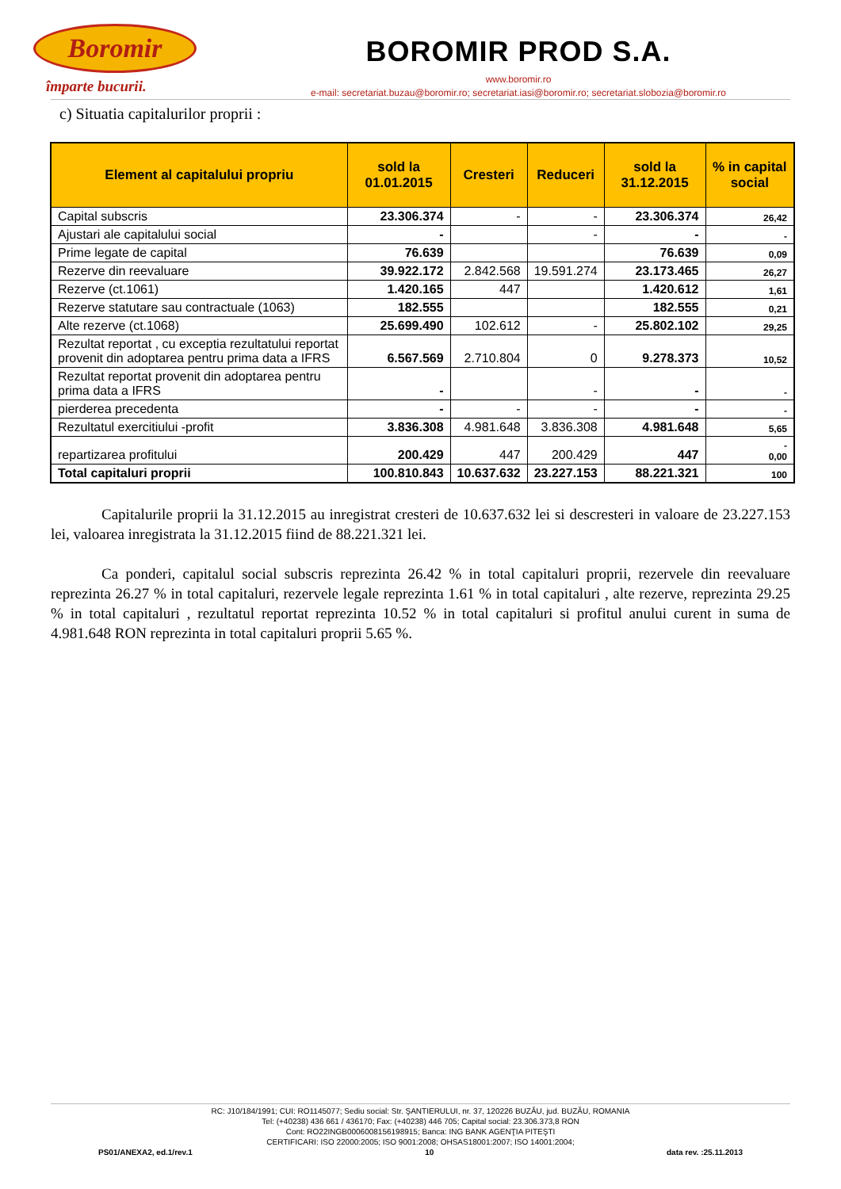Boromir
împarte bucurii.
BOROMIR PROD S.A.
www.boromir.ro
e-mail: secretariat.buzau@boromir.ro; secretariat.iasi@boromir.ro; secretariat.slobozia@boromir.ro
c) Situatia capitalurilor proprii :
| Element al capitalului propriu | sold la 01.01.2015 | Cresteri | Reduceri | sold la 31.12.2015 | % in capital social |
| --- | --- | --- | --- | --- | --- |
| Capital subscris | 23.306.374 | - | - | 23.306.374 | 26,42 |
| Ajustari ale capitalului social | - | | - | - | - |
| Prime legate de capital | 76.639 | | | 76.639 | 0,09 |
| Rezerve din reevaluare | 39.922.172 | 2.842.568 | 19.591.274 | 23.173.465 | 26,27 |
| Rezerve (ct.1061) | 1.420.165 | 447 | | 1.420.612 | 1,61 |
| Rezerve statutare sau contractuale (1063) | 182.555 | | | 182.555 | 0,21 |
| Alte rezerve (ct.1068) | 25.699.490 | 102.612 | - | 25.802.102 | 29,25 |
| Rezultat reportat , cu exceptia rezultatului reportat provenit din adoptarea pentru prima data a IFRS | 6.567.569 | 2.710.804 | 0 | 9.278.373 | 10,52 |
| Rezultat reportat provenit din adoptarea pentru prima data a IFRS | - | | - | - | - |
| pierderea precedenta | - | - | - | - | - |
| Rezultatul exercitiului -profit | 3.836.308 | 4.981.648 | 3.836.308 | 4.981.648 | 5,65 |
| repartizarea profitului | 200.429 | 447 | 200.429 | 447 | - 0,00 |
| Total capitaluri proprii | 100.810.843 | 10.637.632 | 23.227.153 | 88.221.321 | 100 |
Capitalurile proprii la 31.12.2015 au inregistrat cresteri de 10.637.632 lei si descresteri in valoare de 23.227.153 lei, valoarea inregistrata la 31.12.2015 fiind de 88.221.321 lei.
Ca ponderi, capitalul social subscris reprezinta 26.42 % in total capitaluri proprii, rezervele din reevaluare reprezinta 26.27 % in total capitaluri, rezervele legale reprezinta 1.61 % in total capitaluri , alte rezerve, reprezinta 29.25 % in total capitaluri , rezultatul reportat reprezinta 10.52 % in total capitaluri si profitul anului curent in suma de 4.981.648 RON reprezinta in total capitaluri proprii 5.65 %.
RC: J10/184/1991; CUI: RO1145077; Sediu social: Str. ŞANTIERULUI, nr. 37, 120226 BUZĂU, jud. BUZĂU, ROMANIA
Tel: (+40238) 436 661 / 436170; Fax: (+40238) 446 705; Capital social: 23.306.373,8 RON
Cont: RO22INGB0006008156198915; Banca: ING BANK AGENŢIA PITEŞTI
CERTIFICARI: ISO 22000:2005; ISO 9001:2008; OHSAS18001:2007; ISO 14001:2004;
PS01/ANEXA2, ed.1/rev.1 10 data rev. :25.11.2013